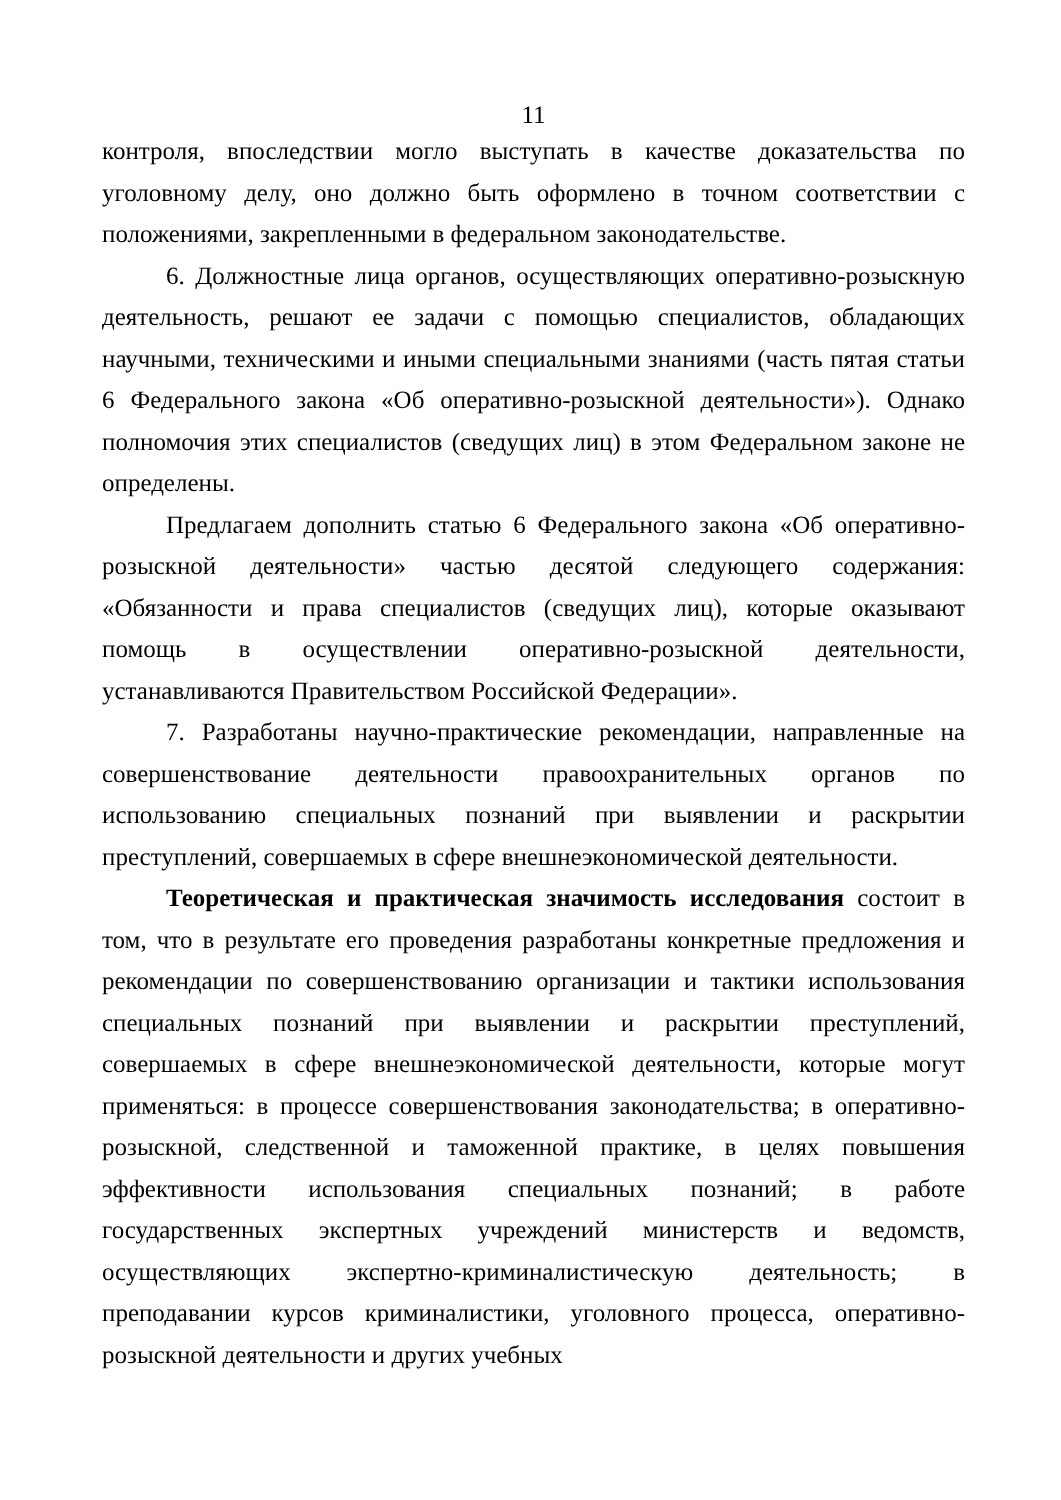11
контроля, впоследствии могло выступать в качестве доказательства по уголовному делу, оно должно быть оформлено в точном соответствии с положениями, закрепленными в федеральном законодательстве.
6. Должностные лица органов, осуществляющих оперативно-розыскную деятельность, решают ее задачи с помощью специалистов, обладающих научными, техническими и иными специальными знаниями (часть пятая статьи 6 Федерального закона «Об оперативно-розыскной деятельности»). Однако полномочия этих специалистов (сведущих лиц) в этом Федеральном законе не определены.
Предлагаем дополнить статью 6 Федерального закона «Об оперативно-розыскной деятельности» частью десятой следующего содержания: «Обязанности и права специалистов (сведущих лиц), которые оказывают помощь в осуществлении оперативно-розыскной деятельности, устанавливаются Правительством Российской Федерации».
7. Разработаны научно-практические рекомендации, направленные на совершенствование деятельности правоохранительных органов по использованию специальных познаний при выявлении и раскрытии преступлений, совершаемых в сфере внешнеэкономической деятельности.
Теоретическая и практическая значимость исследования состоит в том, что в результате его проведения разработаны конкретные предложения и рекомендации по совершенствованию организации и тактики использования специальных познаний при выявлении и раскрытии преступлений, совершаемых в сфере внешнеэкономической деятельности, которые могут применяться: в процессе совершенствования законодательства; в оперативно-розыскной, следственной и таможенной практике, в целях повышения эффективности использования специальных познаний; в работе государственных экспертных учреждений министерств и ведомств, осуществляющих экспертно-криминалистическую деятельность; в преподавании курсов криминалистики, уголовного процесса, оперативно-розыскной деятельности и других учебных